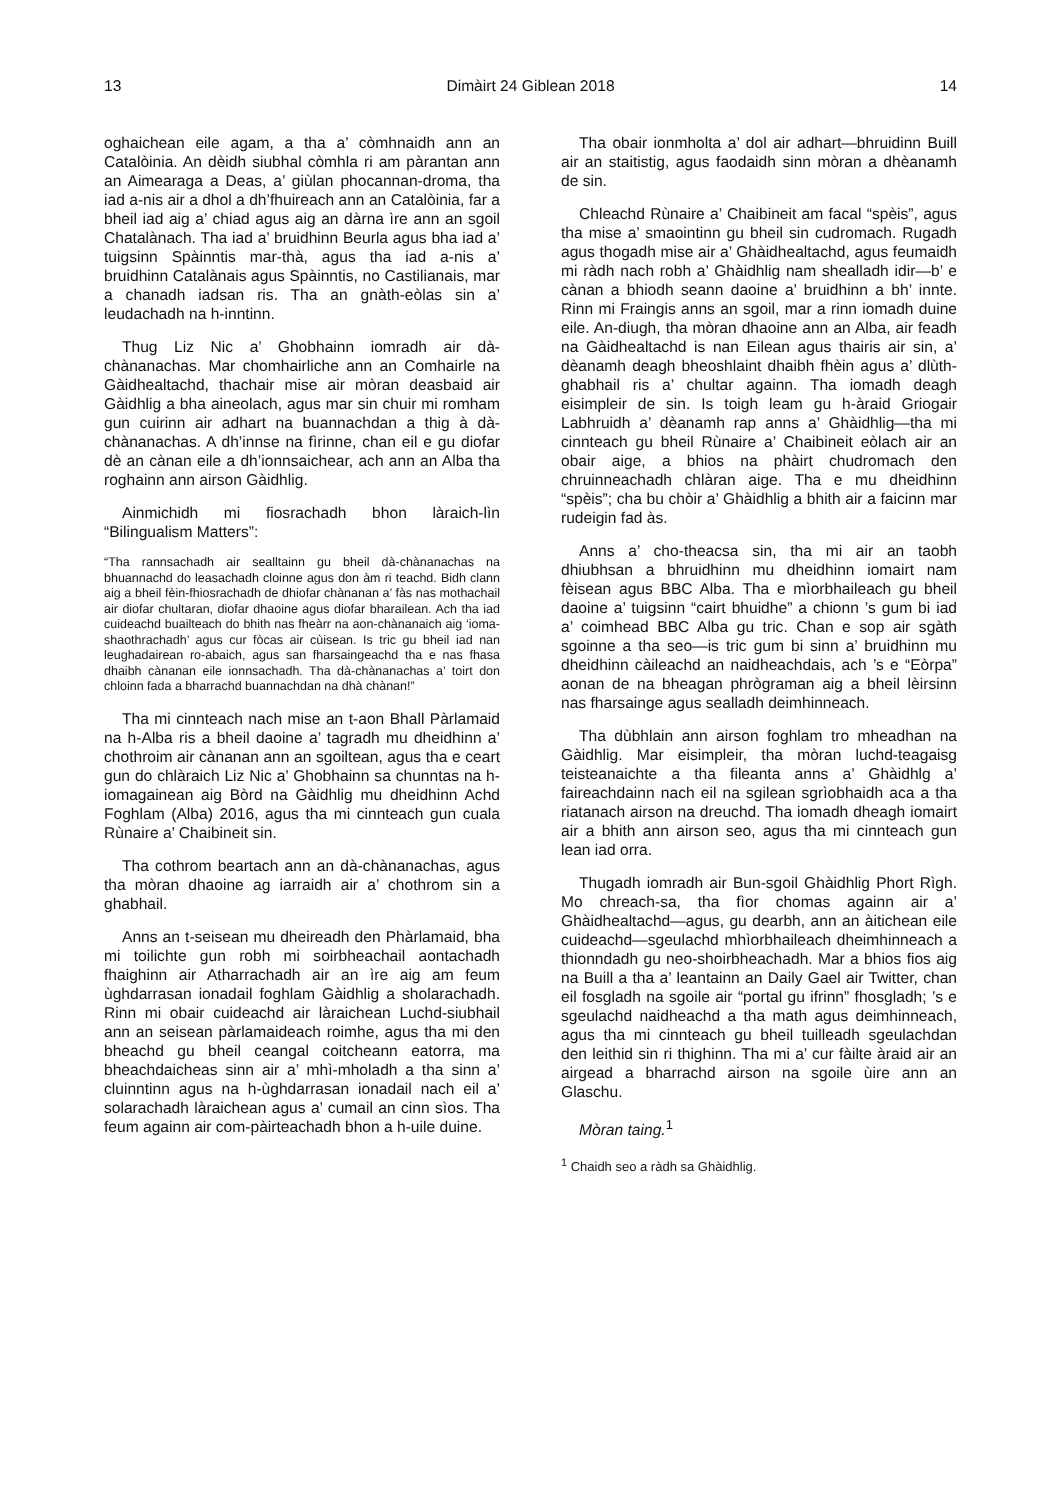13 Dimàirt 24 Giblean 2018 14
oghaichean eile agam, a tha a’ còmhnaidh ann an Catalòinia. An dèidh siubhal còmhla ri am pàrantan ann an Aimearaga a Deas, a’ giùlan phocannan-droma, tha iad a-nis air a dhol a dh’fhuireach ann an Catalòinia, far a bheil iad aig a’ chiad agus aig an dàrna ìre ann an sgoil Chatalànach. Tha iad a’ bruidhinn Beurla agus bha iad a’ tuigsinn Spàinntis mar-thà, agus tha iad a-nis a’ bruidhinn Catalànais agus Spàinntis, no Castilianais, mar a chanadh iadsan ris. Tha an gnàth-eòlas sin a’ leudachadh na h-inntinn.
Thug Liz Nic a’ Ghobhainn iomradh air dà-chànanachas. Mar chomhairliche ann an Comhairle na Gàidhealtachd, thachair mise air mòran deasbaid air Gàidhlig a bha aineolach, agus mar sin chuir mi romham gun cuirinn air adhart na buannachdan a thig à dà-chànanachas. A dh’innse na fìrinne, chan eil e gu diofar dè an cànan eile a dh’ionnsaichear, ach ann an Alba tha roghainn ann airson Gàidhlig.
Ainmichidh mi fiosrachadh bhon làraich-lìn “Bilingualism Matters”:
“Tha rannsachadh air sealltainn gu bheil dà-chànanachas na bhuannachd do leasachadh cloinne agus don àm ri teachd. Bidh clann aig a bheil fèin-fhiosrachadh de dhiofar chànanan a’ fàs nas mothachail air diofar chultaran, diofar dhaoine agus diofar bharailean. Ach tha iad cuideachd buailteach do bhith nas fheàrr na aon-chànanaich aig ‘ioma-shaothrachadh’ agus cur fòcas air cùisean. Is tric gu bheil iad nan leughadairean ro-abaich, agus san fharsaingeachd tha e nas fhasa dhaibh cànanan eile ionnsachadh. Tha dà-chànanachas a’ toirt don chloinn fada a bharrachd buannachdan na dhà chànan!”
Tha mi cinnteach nach mise an t-aon Bhall Pàrlamaid na h-Alba ris a bheil daoine a’ tagradh mu dheidhinn a’ chothroim air cànanan ann an sgoiltean, agus tha e ceart gun do chlàraich Liz Nic a’ Ghobhainn sa chunntas na h-iomagainean aig Bòrd na Gàidhlig mu dheidhinn Achd Foghlam (Alba) 2016, agus tha mi cinnteach gun cuala Rùnaire a’ Chaibineit sin.
Tha cothrom beartach ann an dà-chànanachas, agus tha mòran dhaoine ag iarraidh air a’ chothrom sin a ghabhail.
Anns an t-seisean mu dheireadh den Phàrlamaid, bha mi toilichte gun robh mi soirbheachail aontachadh fhaighinn air Atharrachadh air an ìre aig am feum ùghdarrasan ionadail foghlam Gàidhlig a sholarachadh. Rinn mi obair cuideachd air làraichean Luchd-siubhail ann an seisean pàrlamaideach roimhe, agus tha mi den bheachd gu bheil ceangal coitcheann eatorra, ma bheachdaicheas sinn air a’ mhì-mholadh a tha sinn a’ cluinntinn agus na h-ùghdarrasan ionadail nach eil a’ solarachadh làraichean agus a’ cumail an cinn sìos. Tha feum againn air com-pàirteachadh bhon a h-uile duine.
Tha obair ionmholta a’ dol air adhart—bhruidinn Buill air an staitistig, agus faodaidh sinn mòran a dhèanamh de sin.
Chleachd Rùnaire a’ Chaibineit am facal “spèis”, agus tha mise a’ smaointinn gu bheil sin cudromach. Rugadh agus thogadh mise air a’ Ghàidhealtachd, agus feumaidh mi ràdh nach robh a’ Ghàidhlig nam shealladh idir—b’ e cànan a bhiodh seann daoine a’ bruidhinn a bh’ innte. Rinn mi Fraingis anns an sgoil, mar a rinn iomadh duine eile. An-diugh, tha mòran dhaoine ann an Alba, air feadh na Gàidhealtachd is nan Eilean agus thairis air sin, a’ dèanamh deagh bheoshlaint dhaibh fhèin agus a’ dlùth-ghabhail ris a’ chultar againn. Tha iomadh deagh eisimpleir de sin. Is toigh leam gu h-àraid Griogair Labhruidh a’ dèanamh rap anns a’ Ghàidhlig—tha mi cinnteach gu bheil Rùnaire a’ Chaibineit eòlach air an obair aige, a bhios na phàirt chudromach den chruinneachadh chlàran aige. Tha e mu dheidhinn “spèis”; cha bu chòir a’ Ghàidhlig a bhith air a faicinn mar rudeigin fad às.
Anns a’ cho-theacsa sin, tha mi air an taobh dhiubhsan a bhruidhinn mu dheidhinn iomairt nam fèisean agus BBC Alba. Tha e mìorbhaileach gu bheil daoine a’ tuigsinn “cairt bhuidhe” a chionn ’s gum bi iad a’ coimhead BBC Alba gu tric. Chan e sop air sgàth sgoinne a tha seo—is tric gum bi sinn a’ bruidhinn mu dheidhinn càileachd an naidheachdais, ach ’s e “Eòrpa” aonan de na bheagan phrògraman aig a bheil lèirsinn nas fharsainge agus sealladh deimhinneach.
Tha dùbhlain ann airson foghlam tro mheadhan na Gàidhlig. Mar eisimpleir, tha mòran luchd-teagaisg teisteanaichte a tha fileanta anns a’ Ghàidhlg a’ faireachdainn nach eil na sgilean sgrìobhaidh aca a tha riatanach airson na dreuchd. Tha iomadh dheagh iomairt air a bhith ann airson seo, agus tha mi cinnteach gun lean iad orra.
Thugadh iomradh air Bun-sgoil Ghàidhlig Phort Rìgh. Mo chreach-sa, tha fìor chomas againn air a’ Ghàidhealtachd—agus, gu dearbh, ann an àitichean eile cuideachd—sgeulachd mhìorbhaileach dheimhinneach a thionndadh gu neo-shoirbheachadh. Mar a bhios fios aig na Buill a tha a’ leantainn an Daily Gael air Twitter, chan eil fosgladh na sgoile air “portal gu ifrinn” fhosgladh; ’s e sgeulachd naidheachd a tha math agus deimhinneach, agus tha mi cinnteach gu bheil tuilleadh sgeulachdan den leithid sin ri thighinn. Tha mi a’ cur fàilte àraid air an airgead a bharrachd airson na sgoile ùire ann an Glaschu.
Mòran taing.<sup>1</sup>
<sup>1</sup> Chaidh seo a ràdh sa Ghàidhlig.